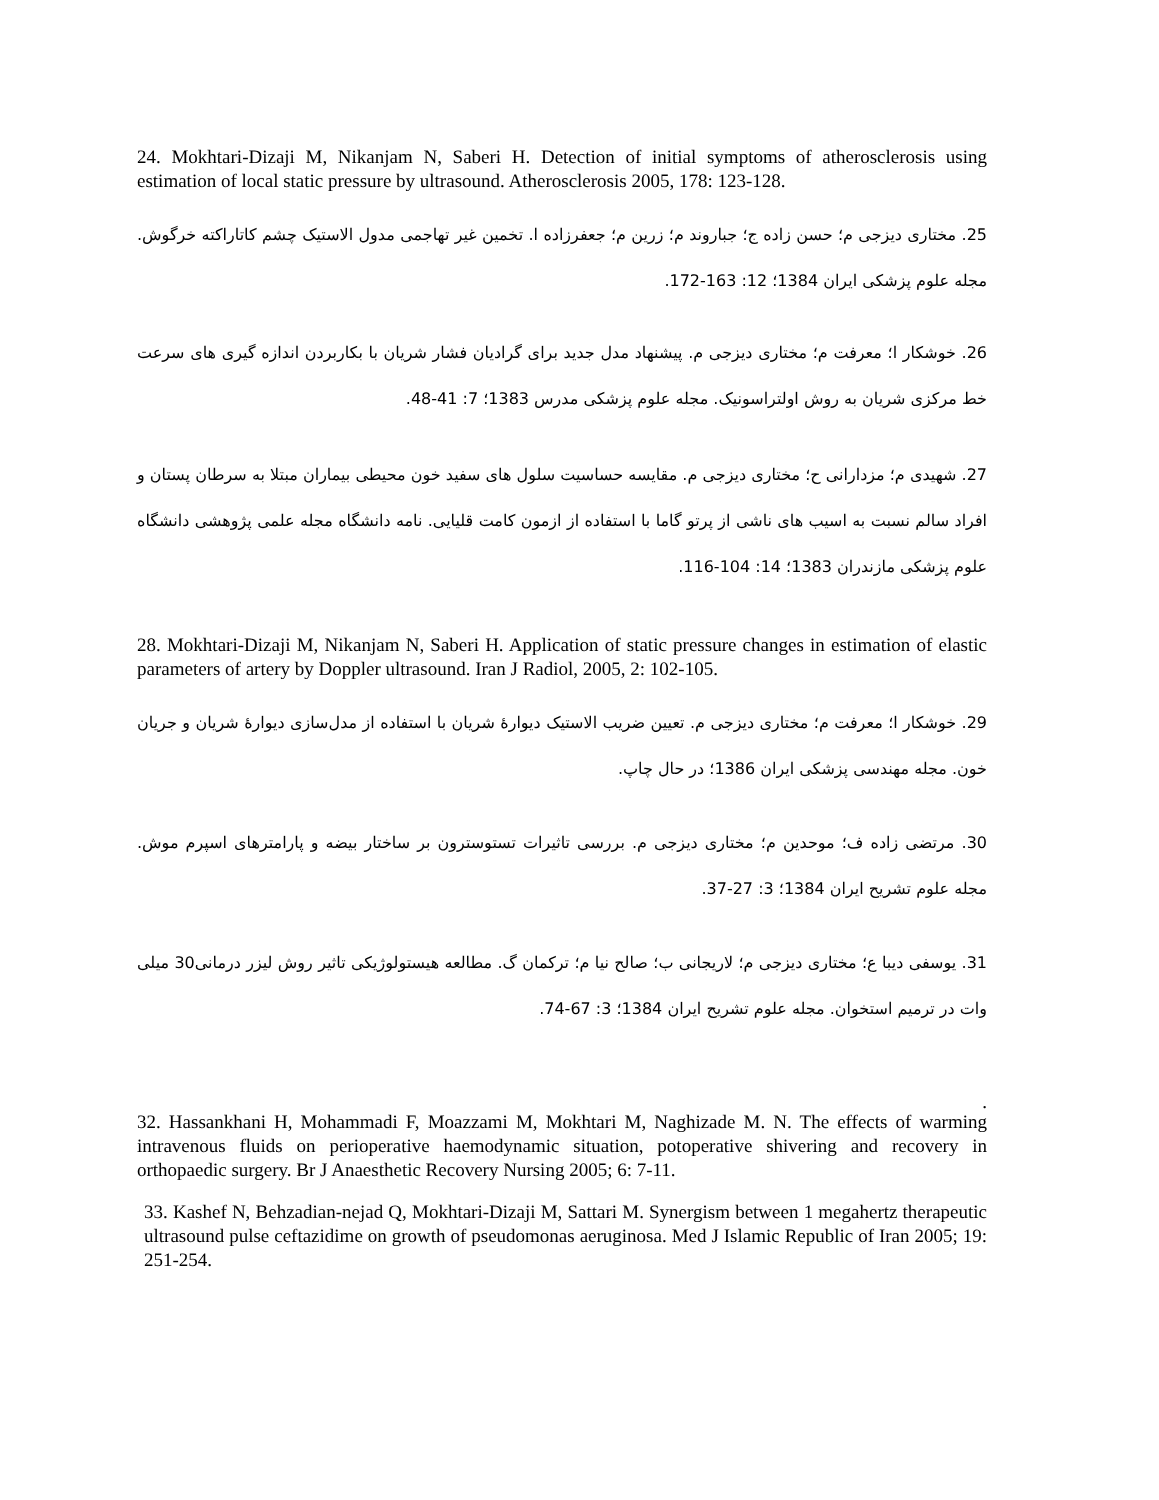24. Mokhtari-Dizaji M, Nikanjam N, Saberi H. Detection of initial symptoms of atherosclerosis using estimation of local static pressure by ultrasound. Atherosclerosis 2005, 178: 123-128.
25. مختاری دیزجی م؛ حسن زاده ج؛ جباروند م؛ زرین م؛ جعفرزاده ا. تخمین غیر تهاجمی مدول الاستیک چشم کاتاراکته خرگوش. مجله علوم پزشکی ایران 1384؛ 12: 163-172.
26. خوشکار ا؛ معرفت م؛ مختاری دیزجی م. پیشنهاد مدل جدید برای گرادیان فشار شریان با بکاربردن اندازه گیری های سرعت خط مرکزی شریان به روش اولتراسونیک. مجله علوم پزشکی مدرس 1383؛ 7: 41-48.
27. شهیدی م؛ مزدارانی ح؛ مختاری دیزجی م. مقایسه حساسیت سلول های سفید خون محیطی بیماران مبتلا به سرطان پستان و افراد سالم نسبت به اسیب های ناشی از پرتو گاما با استفاده از ازمون کامت قلیایی. نامه دانشگاه مجله علمی پژوهشی دانشگاه علوم پزشکی مازندران 1383؛ 14: 104-116.
28. Mokhtari-Dizaji M, Nikanjam N, Saberi H. Application of static pressure changes in estimation of elastic parameters of artery by Doppler ultrasound. Iran J Radiol, 2005, 2: 102-105.
29. خوشکار ا؛ معرفت م؛ مختاری دیزجی م. تعیین ضریب الاستیک دیوارهٔ شریان با استفاده از مدل‌سازی دیوارهٔ شریان و جریان خون. مجله مهندسی پزشکی ایران 1386؛ در حال چاپ.
30. مرتضی زاده ف؛ موحدین م؛ مختاری دیزجی م. بررسی تاثیرات تستوسترون بر ساختار بیضه و پارامترهای اسپرم موش. مجله علوم تشریح ایران 1384؛ 3: 27-37.
31. یوسفی دیبا ع؛ مختاری دیزجی م؛ لاریجانی ب؛ صالح نیا م؛ ترکمان گ. مطالعه هیستولوژیکی تاثیر روش لیزر درمانی30 میلی وات در ترمیم استخوان. مجله علوم تشریح ایران 1384؛ 3: 67-74.
.
32. Hassankhani H, Mohammadi F, Moazzami M, Mokhtari M, Naghizade M. N. The effects of warming intravenous fluids on perioperative haemodynamic situation, potoperative shivering and recovery in orthopaedic surgery. Br J Anaesthetic Recovery Nursing 2005; 6: 7-11.
33. Kashef N, Behzadian-nejad Q, Mokhtari-Dizaji M, Sattari M. Synergism between 1 megahertz therapeutic ultrasound pulse ceftazidime on growth of pseudomonas aeruginosa. Med J Islamic Republic of Iran 2005; 19: 251-254.